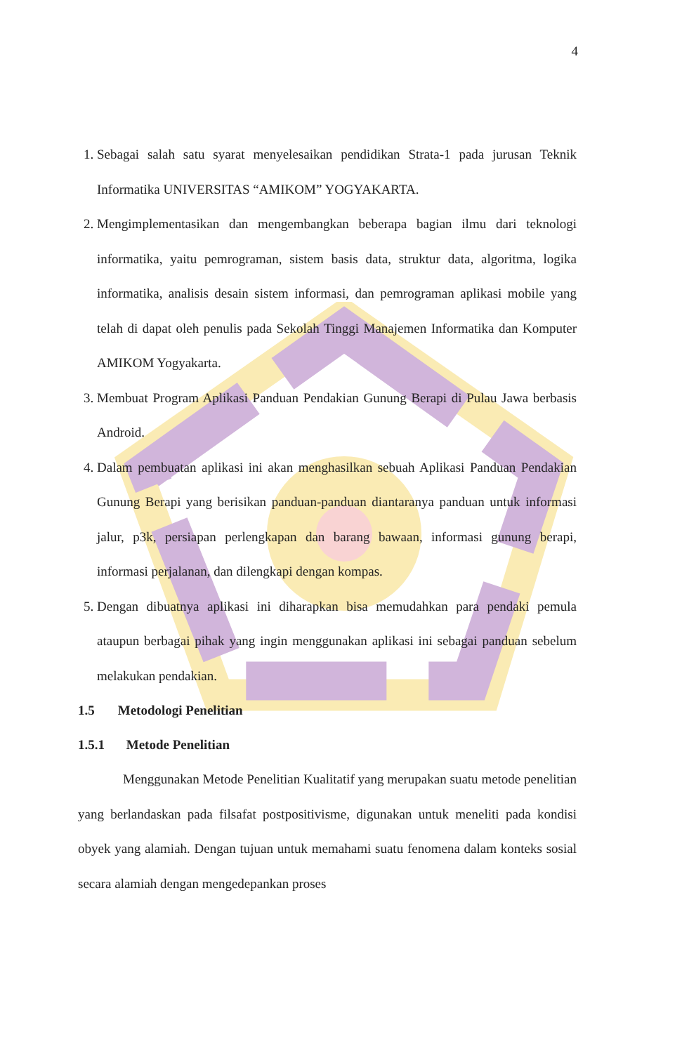4
1. Sebagai salah satu syarat menyelesaikan pendidikan Strata-1 pada jurusan Teknik Informatika UNIVERSITAS “AMIKOM” YOGYAKARTA.
2. Mengimplementasikan dan mengembangkan beberapa bagian ilmu dari teknologi informatika, yaitu pemrograman, sistem basis data, struktur data, algoritma, logika informatika, analisis desain sistem informasi, dan pemrograman aplikasi mobile yang telah di dapat oleh penulis pada Sekolah Tinggi Manajemen Informatika dan Komputer AMIKOM Yogyakarta.
3. Membuat Program Aplikasi Panduan Pendakian Gunung Berapi di Pulau Jawa berbasis Android.
4. Dalam pembuatan aplikasi ini akan menghasilkan sebuah Aplikasi Panduan Pendakian Gunung Berapi yang berisikan panduan-panduan diantaranya panduan untuk informasi jalur, p3k, persiapan perlengkapan dan barang bawaan, informasi gunung berapi, informasi perjalanan, dan dilengkapi dengan kompas.
5. Dengan dibuatnya aplikasi ini diharapkan bisa memudahkan para pendaki pemula ataupun berbagai pihak yang ingin menggunakan aplikasi ini sebagai panduan sebelum melakukan pendakian.
1.5 Metodologi Penelitian
1.5.1 Metode Penelitian
Menggunakan Metode Penelitian Kualitatif yang merupakan suatu metode penelitian yang berlandaskan pada filsafat postpositivisme, digunakan untuk meneliti pada kondisi obyek yang alamiah. Dengan tujuan untuk memahami suatu fenomena dalam konteks sosial secara alamiah dengan mengedepankan proses